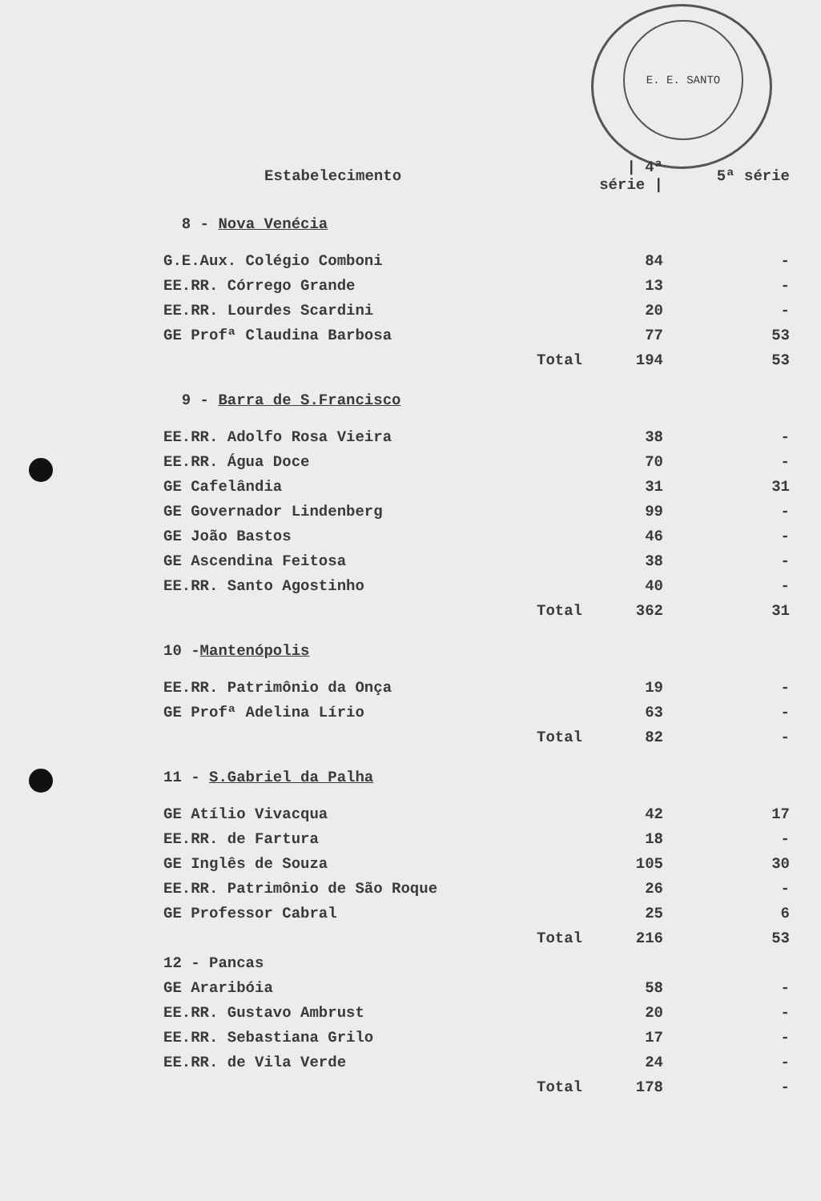E. E. SANTO
| Estabelecimento | | / 4ª série / | 5ª série |
| --- | --- | --- | --- |
| 8 - Nova Venécia | | | |
| G.E.Aux. Colégio Comboni | | 84 | - |
| EE.RR. Córrego Grande | | 13 | - |
| EE.RR. Lourdes Scardini | | 20 | - |
| GE Profª Claudina Barbosa | | 77 | 53 |
| | Total | 194 | 53 |
| 9 - Barra de S.Francisco | | | |
| EE.RR. Adolfo Rosa Vieira | | 38 | - |
| EE.RR. Água Doce | | 70 | - |
| GE Cafelândia | | 31 | 31 |
| GE Governador Lindenberg | | 99 | - |
| GE João Bastos | | 46 | - |
| GE Ascendina Feitosa | | 38 | - |
| EE.RR. Santo Agostinho | | 40 | - |
| | Total | 362 | 31 |
| 10 - Mantenópolis | | | |
| EE.RR. Patrimônio da Onça | | 19 | - |
| GE Profª Adelina Lírio | | 63 | - |
| | Total | 82 | - |
| 11 - S.Gabriel da Palha | | | |
| GE Atílio Vivacqua | | 42 | 17 |
| EE.RR. de Fartura | | 18 | - |
| GE Inglês de Souza | | 105 | 30 |
| EE.RR. Patrimônio de São Roque | | 26 | - |
| GE Professor Cabral | | 25 | 6 |
| | Total | 216 | 53 |
| 12 - Pancas | | | |
| GE Araribóia | | 58 | - |
| EE.RR. Gustavo Ambrust | | 20 | - |
| EE.RR. Sebastiana Grilo | | 17 | - |
| EE.RR. de Vila Verde | | 24 | - |
| | Total | 178 | - |